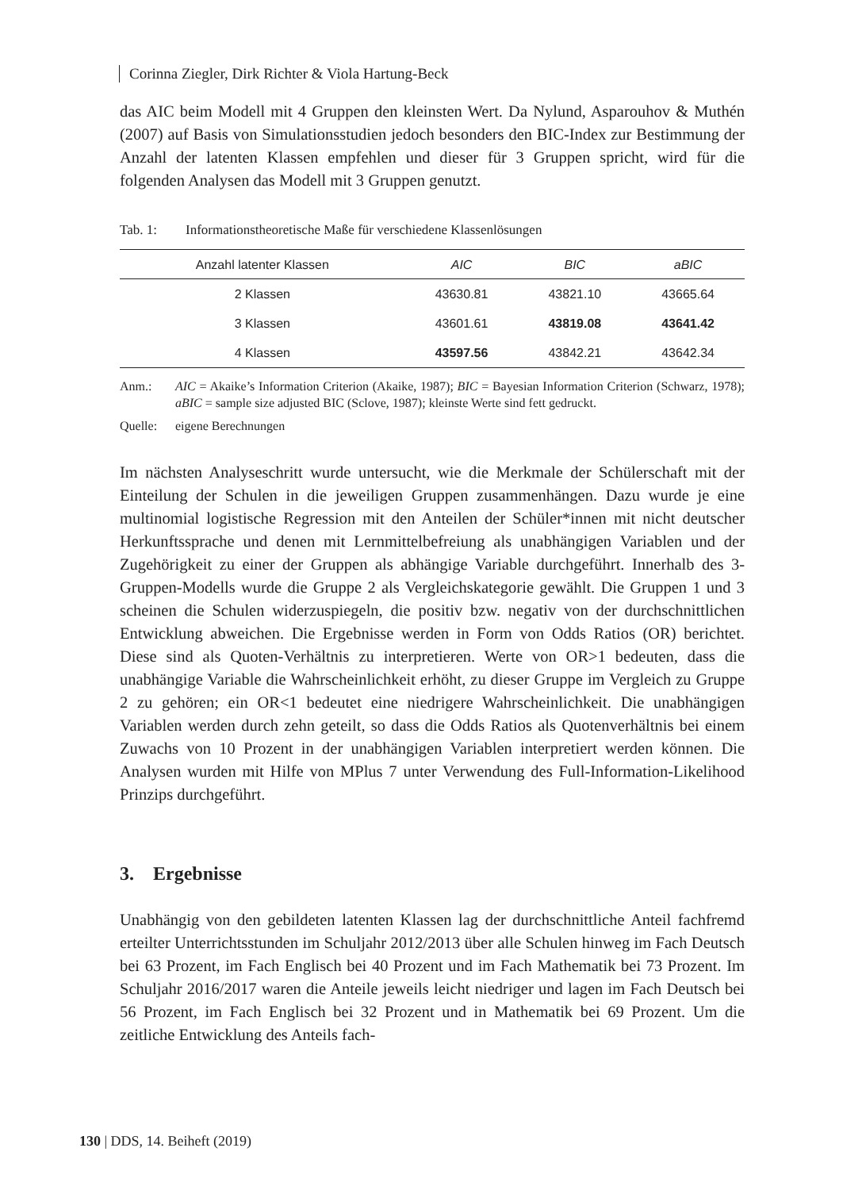Corinna Ziegler, Dirk Richter & Viola Hartung-Beck
das AIC beim Modell mit 4 Gruppen den kleinsten Wert. Da Nylund, Asparouhov & Muthén (2007) auf Basis von Simulationsstudien jedoch besonders den BIC-Index zur Bestimmung der Anzahl der latenten Klassen empfehlen und dieser für 3 Gruppen spricht, wird für die folgenden Analysen das Modell mit 3 Gruppen genutzt.
Tab. 1: Informationstheoretische Maße für verschiedene Klassenlösungen
| Anzahl latenter Klassen | AIC | BIC | aBIC |
| --- | --- | --- | --- |
| 2 Klassen | 43630.81 | 43821.10 | 43665.64 |
| 3 Klassen | 43601.61 | 43819.08 | 43641.42 |
| 4 Klassen | 43597.56 | 43842.21 | 43642.34 |
Anm.: AIC = Akaike’s Information Criterion (Akaike, 1987); BIC = Bayesian Information Criterion (Schwarz, 1978); aBIC = sample size adjusted BIC (Sclove, 1987); kleinste Werte sind fett gedruckt.
Quelle: eigene Berechnungen
Im nächsten Analyseschritt wurde untersucht, wie die Merkmale der Schülerschaft mit der Einteilung der Schulen in die jeweiligen Gruppen zusammenhängen. Dazu wurde je eine multinomial logistische Regression mit den Anteilen der Schüler*innen mit nicht deutscher Herkunftssprache und denen mit Lernmittelbefreiung als unabhängigen Variablen und der Zugehörigkeit zu einer der Gruppen als abhängige Variable durchgeführt. Innerhalb des 3-Gruppen-Modells wurde die Gruppe 2 als Vergleichskategorie gewählt. Die Gruppen 1 und 3 scheinen die Schulen widerzuspiegeln, die positiv bzw. negativ von der durchschnittlichen Entwicklung abweichen. Die Ergebnisse werden in Form von Odds Ratios (OR) berichtet. Diese sind als Quoten-Verhältnis zu interpretieren. Werte von OR>1 bedeuten, dass die unabhängige Variable die Wahrscheinlichkeit erhöht, zu dieser Gruppe im Vergleich zu Gruppe 2 zu gehören; ein OR<1 bedeutet eine niedrigere Wahrscheinlichkeit. Die unabhängigen Variablen werden durch zehn geteilt, so dass die Odds Ratios als Quotenverhältnis bei einem Zuwachs von 10 Prozent in der unabhängigen Variablen interpretiert werden können. Die Analysen wurden mit Hilfe von MPlus 7 unter Verwendung des Full-Information-Likelihood Prinzips durchgeführt.
3. Ergebnisse
Unabhängig von den gebildeten latenten Klassen lag der durchschnittliche Anteil fachfremd erteilter Unterrichtsstunden im Schuljahr 2012/2013 über alle Schulen hinweg im Fach Deutsch bei 63 Prozent, im Fach Englisch bei 40 Prozent und im Fach Mathematik bei 73 Prozent. Im Schuljahr 2016/2017 waren die Anteile jeweils leicht niedriger und lagen im Fach Deutsch bei 56 Prozent, im Fach Englisch bei 32 Prozent und in Mathematik bei 69 Prozent. Um die zeitliche Entwicklung des Anteils fach-
130 | DDS, 14. Beiheft (2019)